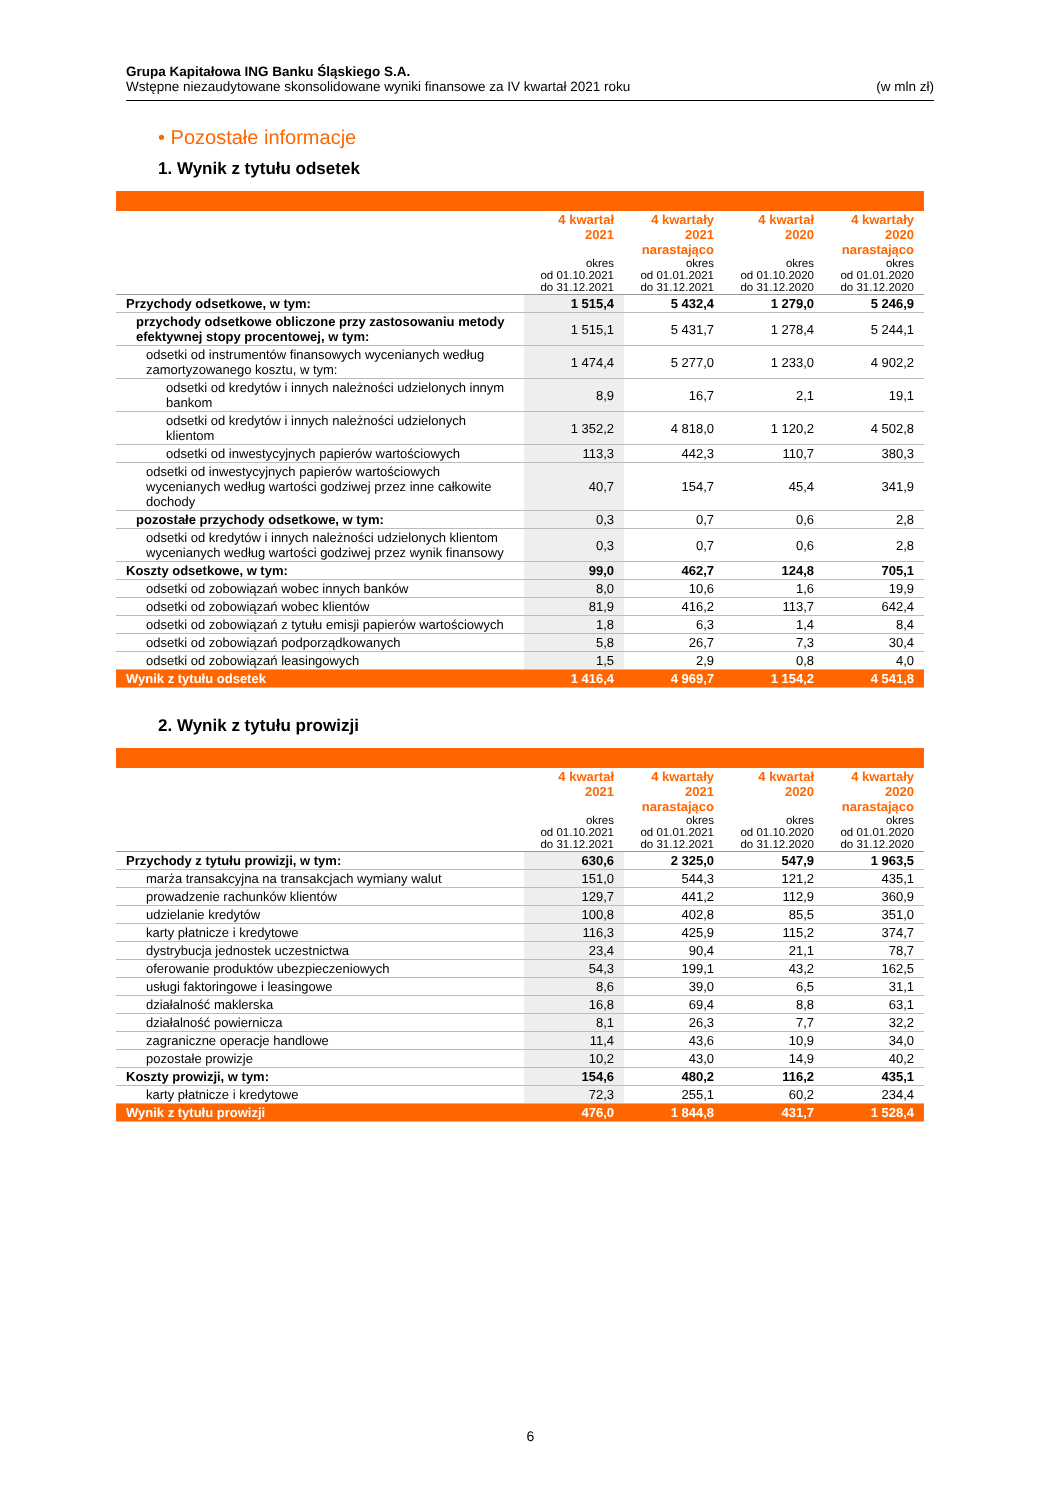Grupa Kapitałowa ING Banku Śląskiego S.A.
Wstępne niezaudytowane skonsolidowane wyniki finansowe za IV kwartał 2021 roku (w mln zł)
• Pozostałe informacje
1. Wynik z tytułu odsetek
| | 4 kwartał 2021 okres od 01.10.2021 do 31.12.2021 | 4 kwartały 2021 narastająco okres od 01.01.2021 do 31.12.2021 | 4 kwartał 2020 okres od 01.10.2020 do 31.12.2020 | 4 kwartały 2020 narastająco okres od 01.01.2020 do 31.12.2020 |
| --- | --- | --- | --- | --- |
| Przychody odsetkowe, w tym: | 1 515,4 | 5 432,4 | 1 279,0 | 5 246,9 |
| przychody odsetkowe obliczone przy zastosowaniu metody efektywnej stopy procentowej, w tym: | 1 515,1 | 5 431,7 | 1 278,4 | 5 244,1 |
| odsetki od instrumentów finansowych wycenianych według zamortyzowanego kosztu, w tym: | 1 474,4 | 5 277,0 | 1 233,0 | 4 902,2 |
| odsetki od kredytów i innych należności udzielonych innym bankom | 8,9 | 16,7 | 2,1 | 19,1 |
| odsetki od kredytów i innych należności udzielonych klientom | 1 352,2 | 4 818,0 | 1 120,2 | 4 502,8 |
| odsetki od inwestycyjnych papierów wartościowych | 113,3 | 442,3 | 110,7 | 380,3 |
| odsetki od inwestycyjnych papierów wartościowych wycenianych według wartości godziwej przez inne całkowite dochody | 40,7 | 154,7 | 45,4 | 341,9 |
| pozostałe przychody odsetkowe, w tym: | 0,3 | 0,7 | 0,6 | 2,8 |
| odsetki od kredytów i innych należności udzielonych klientom wycenianych według wartości godziwej przez wynik finansowy | 0,3 | 0,7 | 0,6 | 2,8 |
| Koszty odsetkowe, w tym: | 99,0 | 462,7 | 124,8 | 705,1 |
| odsetki od zobowiązań wobec innych banków | 8,0 | 10,6 | 1,6 | 19,9 |
| odsetki od zobowiązań wobec klientów | 81,9 | 416,2 | 113,7 | 642,4 |
| odsetki od zobowiązań z tytułu emisji papierów wartościowych | 1,8 | 6,3 | 1,4 | 8,4 |
| odsetki od zobowiązań podporządkowanych | 5,8 | 26,7 | 7,3 | 30,4 |
| odsetki od zobowiązań leasingowych | 1,5 | 2,9 | 0,8 | 4,0 |
| Wynik z tytułu odsetek | 1 416,4 | 4 969,7 | 1 154,2 | 4 541,8 |
2. Wynik z tytułu prowizji
| | 4 kwartał 2021 okres od 01.10.2021 do 31.12.2021 | 4 kwartały 2021 narastająco okres od 01.01.2021 do 31.12.2021 | 4 kwartał 2020 okres od 01.10.2020 do 31.12.2020 | 4 kwartały 2020 narastająco okres od 01.01.2020 do 31.12.2020 |
| --- | --- | --- | --- | --- |
| Przychody z tytułu prowizji, w tym: | 630,6 | 2 325,0 | 547,9 | 1 963,5 |
| marża transakcyjna na transakcjach wymiany walut | 151,0 | 544,3 | 121,2 | 435,1 |
| prowadzenie rachunków klientów | 129,7 | 441,2 | 112,9 | 360,9 |
| udzielanie kredytów | 100,8 | 402,8 | 85,5 | 351,0 |
| karty płatnicze i kredytowe | 116,3 | 425,9 | 115,2 | 374,7 |
| dystrybucja jednostek uczestnictwa | 23,4 | 90,4 | 21,1 | 78,7 |
| oferowanie produktów ubezpieczeniowych | 54,3 | 199,1 | 43,2 | 162,5 |
| usługi faktoringowe i leasingowe | 8,6 | 39,0 | 6,5 | 31,1 |
| działalność maklerska | 16,8 | 69,4 | 8,8 | 63,1 |
| działalność powiernicza | 8,1 | 26,3 | 7,7 | 32,2 |
| zagraniczne operacje handlowe | 11,4 | 43,6 | 10,9 | 34,0 |
| pozostałe prowizje | 10,2 | 43,0 | 14,9 | 40,2 |
| Koszty prowizji, w tym: | 154,6 | 480,2 | 116,2 | 435,1 |
| karty płatnicze i kredytowe | 72,3 | 255,1 | 60,2 | 234,4 |
| Wynik z tytułu prowizji | 476,0 | 1 844,8 | 431,7 | 1 528,4 |
6